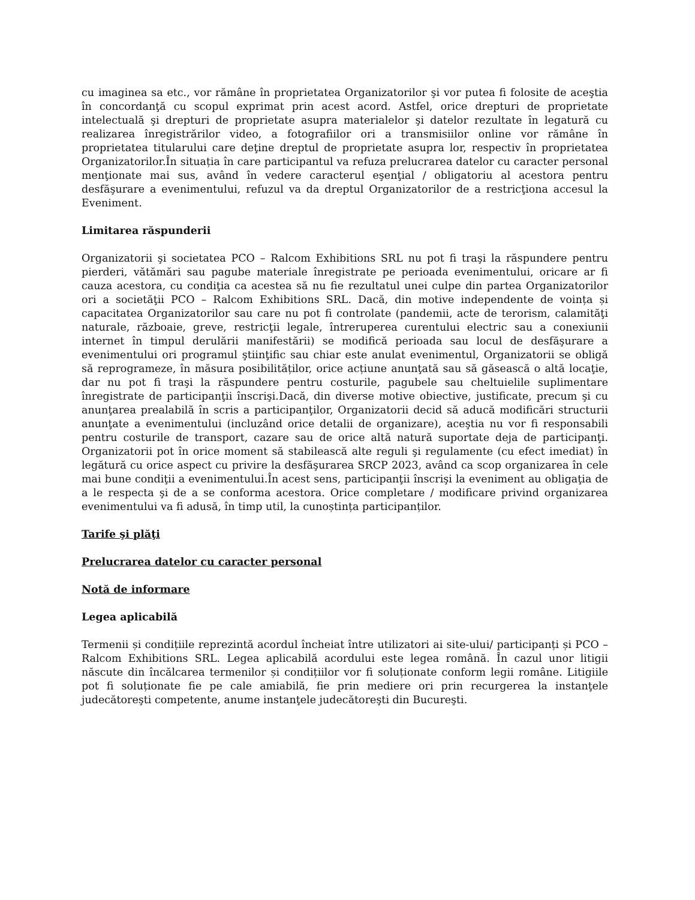cu imaginea sa etc., vor rămâne în proprietatea Organizatorilor şi vor putea fi folosite de aceştia în concordanţă cu scopul exprimat prin acest acord. Astfel, orice drepturi de proprietate intelectuală şi drepturi de proprietate asupra materialelor şi datelor rezultate în legatură cu realizarea înregistrărilor video, a fotografiilor ori a transmisiilor online vor rămâne în proprietatea titularului care deţine dreptul de proprietate asupra lor, respectiv în proprietatea Organizatorilor.În situația în care participantul va refuza prelucrarea datelor cu caracter personal menţionate mai sus, având în vedere caracterul eşenţial / obligatoriu al acestora pentru desfăşurare a evenimentului, refuzul va da dreptul Organizatorilor de a restricţiona accesul la Eveniment.
Limitarea răspunderii
Organizatorii şi societatea PCO – Ralcom Exhibitions SRL nu pot fi traşi la răspundere pentru pierderi, vătămări sau pagube materiale înregistrate pe perioada evenimentului, oricare ar fi cauza acestora, cu condiţia ca acestea să nu fie rezultatul unei culpe din partea Organizatorilor ori a societăţii PCO – Ralcom Exhibitions SRL. Dacă, din motive independente de voința și capacitatea Organizatorilor sau care nu pot fi controlate (pandemii, acte de terorism, calamităţi naturale, războaie, greve, restricţii legale, întreruperea curentului electric sau a conexiunii internet în timpul derulării manifestării) se modifică perioada sau locul de desfăşurare a evenimentului ori programul ştiinţific sau chiar este anulat evenimentul, Organizatorii se obligă să reprogrameze, în măsura posibilităților, orice acțiune anunţată sau să găsească o altă locaţie, dar nu pot fi traşi la răspundere pentru costurile, pagubele sau cheltuielile suplimentare înregistrate de participanţii înscrişi.Dacă, din diverse motive obiective, justificate, precum şi cu anunţarea prealabilă în scris a participanţilor, Organizatorii decid să aducă modificări structurii anunţate a evenimentului (incluzând orice detalii de organizare), aceştia nu vor fi responsabili pentru costurile de transport, cazare sau de orice altă natură suportate deja de participanţi. Organizatorii pot în orice moment să stabilească alte reguli şi regulamente (cu efect imediat) în legătură cu orice aspect cu privire la desfăşurarea SRCP 2023, având ca scop organizarea în cele mai bune condiţii a evenimentului.În acest sens, participanţii înscrişi la eveniment au obligaţia de a le respecta şi de a se conforma acestora. Orice completare / modificare privind organizarea evenimentului va fi adusă, în timp util, la cunoștința participanților.
Tarife şi plăţi
Prelucrarea datelor cu caracter personal
Notă de informare
Legea aplicabilă
Termenii și condițiile reprezintă acordul încheiat între utilizatori ai site-ului/ participanți și PCO – Ralcom Exhibitions SRL. Legea aplicabilă acordului este legea română. În cazul unor litigii născute din încălcarea termenilor și condițiilor vor fi soluționate conform legii române. Litigiile pot fi soluționate fie pe cale amiabilă, fie prin mediere ori prin recurgerea la instanţele judecătoreşti competente, anume instanţele judecătoreşti din Bucureşti.